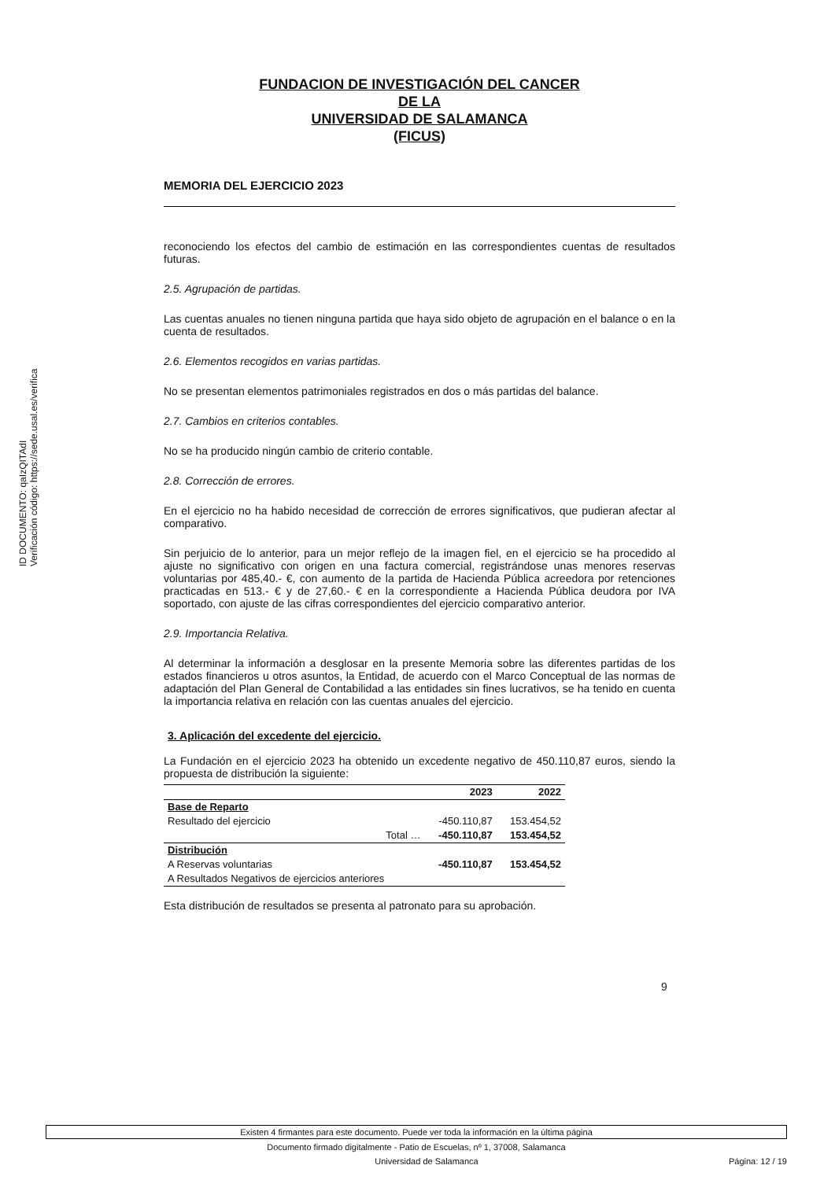ID DOCUMENTO: qaIzQITAdI
Verificación código: https://sede.usal.es/verifica
FUNDACION DE INVESTIGACIÓN DEL CANCER
DE LA
UNIVERSIDAD DE SALAMANCA
(FICUS)
MEMORIA DEL EJERCICIO 2023
reconociendo los efectos del cambio de estimación en las correspondientes cuentas de resultados futuras.
2.5. Agrupación de partidas.
Las cuentas anuales no tienen ninguna partida que haya sido objeto de agrupación en el balance o en la cuenta de resultados.
2.6. Elementos recogidos en varias partidas.
No se presentan elementos patrimoniales registrados en dos o más partidas del balance.
2.7. Cambios en criterios contables.
No se ha producido ningún cambio de criterio contable.
2.8. Corrección de errores.
En el ejercicio no ha habido necesidad de corrección de errores significativos, que pudieran afectar al comparativo.
Sin perjuicio de lo anterior, para un mejor reflejo de la imagen fiel, en el ejercicio se ha procedido al ajuste no significativo con origen en una factura comercial, registrándose unas menores reservas voluntarias por 485,40.- €, con aumento de la partida de Hacienda Pública acreedora por retenciones practicadas en 513.- € y de 27,60.- € en la correspondiente a Hacienda Pública deudora por IVA soportado, con ajuste de las cifras correspondientes del ejercicio comparativo anterior.
2.9. Importancia Relativa.
Al determinar la información a desglosar en la presente Memoria sobre las diferentes partidas de los estados financieros u otros asuntos, la Entidad, de acuerdo con el Marco Conceptual de las normas de adaptación del Plan General de Contabilidad a las entidades sin fines lucrativos, se ha tenido en cuenta la importancia relativa en relación con las cuentas anuales del ejercicio.
3. Aplicación del excedente del ejercicio.
La Fundación en el ejercicio 2023 ha obtenido un excedente negativo de 450.110,87 euros, siendo la propuesta de distribución la siguiente:
| | 2023 | 2022 |
| --- | --- | --- |
| Base de Reparto | | |
| Resultado del ejercicio | -450.110,87 | 153.454,52 |
| Total … | -450.110,87 | 153.454,52 |
| Distribución | | |
| A Reservas voluntarias | -450.110,87 | 153.454,52 |
| A Resultados Negativos de ejercicios anteriores | | |
Esta distribución de resultados se presenta al patronato para su aprobación.
9
Existen 4 firmantes para este documento. Puede ver toda la información en la última página
Documento firmado digitalmente - Patio de Escuelas, nº 1, 37008, Salamanca
Universidad de Salamanca Página: 12 / 19